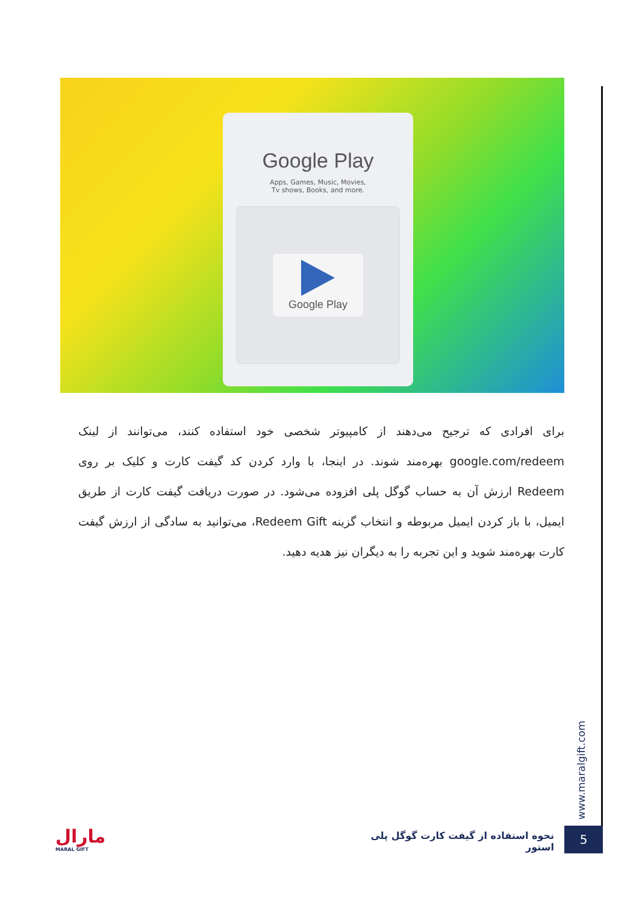Google Play
Apps, Games, Music, Movies,
Tv shows, Books, and more.
Google Play
برای افرادی که ترجیح می‌دهند از کامپیوتر شخصی خود استفاده کنند، می‌توانند از لینک google.com/redeem بهره‌مند شوند. در اینجا، با وارد کردن کد گیفت کارت و کلیک بر روی Redeem ارزش آن به حساب گوگل پلی افزوده می‌شود. در صورت دریافت گیفت کارت از طریق ایمیل، با باز کردن ایمیل مربوطه و انتخاب گزینه Redeem Gift، می‌توانید به سادگی از ارزش گیفت کارت بهره‌مند شوید و این تجربه را به دیگران نیز هدیه دهید.
www.maralgift.com
نحوه استفاده از گیفت کارت گوگل پلی استور
5
مارال
MARAL GIFT